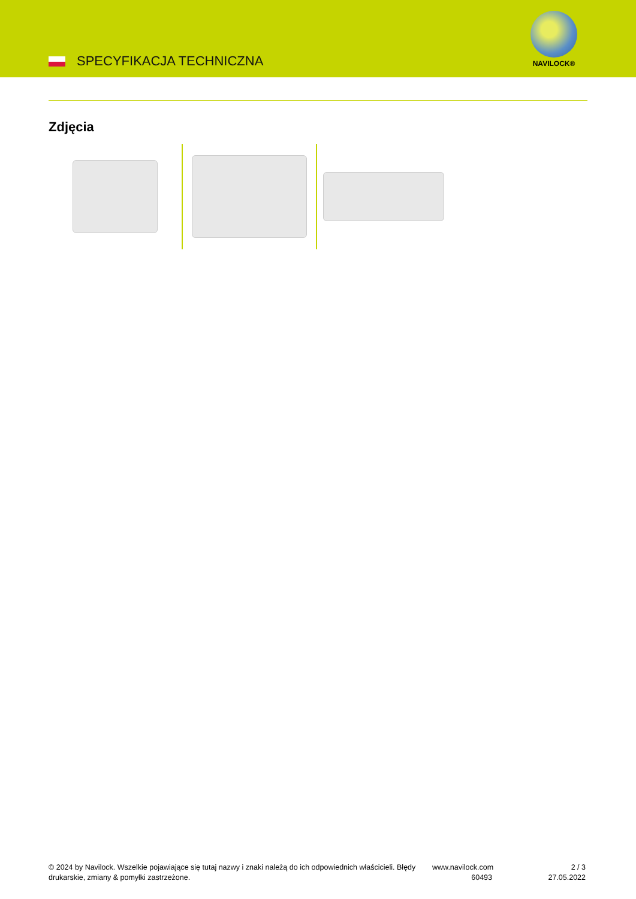SPECYFIKACJA TECHNICZNA
NAVILOCK®
Zdjęcia
© 2024 by Navilock. Wszelkie pojawiające się tutaj nazwy i znaki należą do ich odpowiednich właścicieli. Błędy drukarskie, zmiany & pomyłki zastrzeżone.
www.navilock.com
60493
2 / 3
27.05.2022